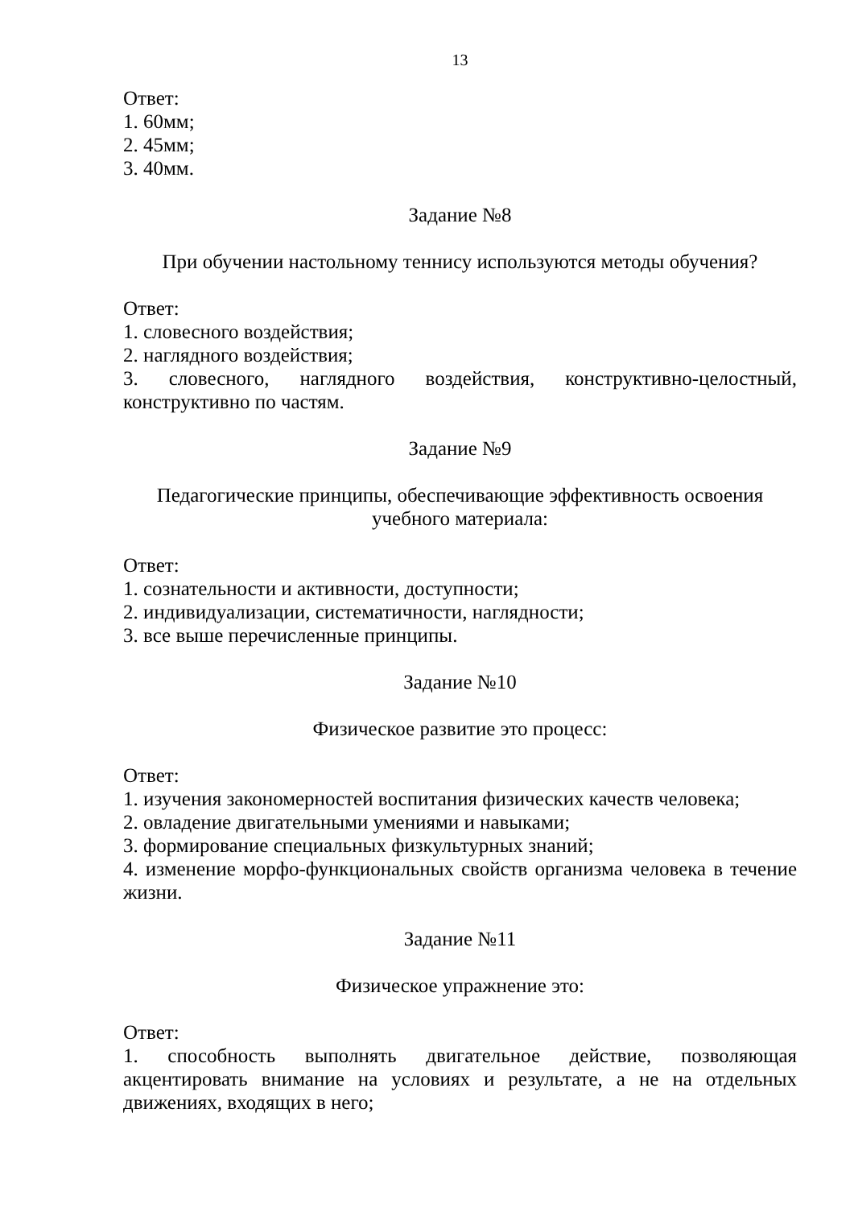13
Ответ:
1. 60мм;
2. 45мм;
3. 40мм.
Задание №8
При обучении настольному теннису используются методы обучения?
Ответ:
1. словесного воздействия;
2. наглядного воздействия;
3. словесного, наглядного воздействия, конструктивно-целостный, конструктивно по частям.
Задание №9
Педагогические принципы, обеспечивающие эффективность освоения
учебного материала:
Ответ:
1. сознательности и активности, доступности;
2. индивидуализации, систематичности, наглядности;
3. все выше перечисленные принципы.
Задание №10
Физическое развитие это процесс:
Ответ:
1. изучения закономерностей воспитания физических качеств человека;
2. овладение двигательными умениями и навыками;
3. формирование специальных физкультурных знаний;
4. изменение морфо-функциональных свойств организма человека в течение жизни.
Задание №11
Физическое упражнение это:
Ответ:
1. способность выполнять двигательное действие, позволяющая акцентировать внимание на условиях и результате, а не на отдельных движениях, входящих в него;